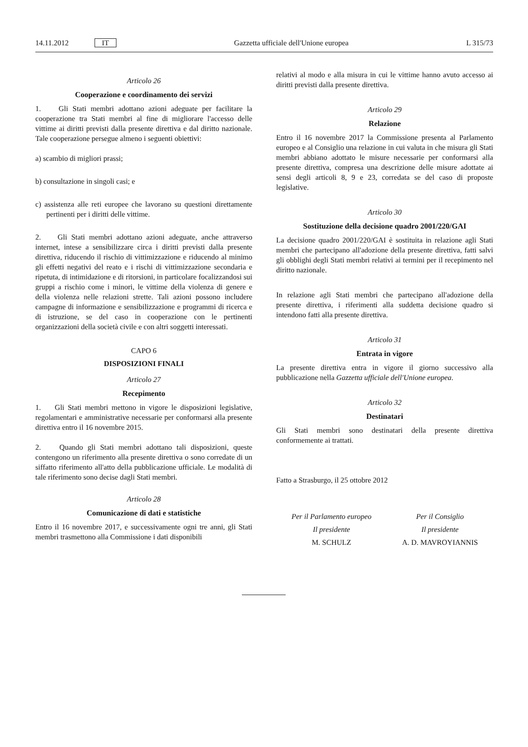14.11.2012 IT Gazzetta ufficiale dell'Unione europea L 315/73
Articolo 26
Cooperazione e coordinamento dei servizi
1. Gli Stati membri adottano azioni adeguate per facilitare la cooperazione tra Stati membri al fine di migliorare l'accesso delle vittime ai diritti previsti dalla presente direttiva e dal diritto nazionale. Tale cooperazione persegue almeno i seguenti obiettivi:
a) scambio di migliori prassi;
b) consultazione in singoli casi; e
c) assistenza alle reti europee che lavorano su questioni direttamente pertinenti per i diritti delle vittime.
2. Gli Stati membri adottano azioni adeguate, anche attraverso internet, intese a sensibilizzare circa i diritti previsti dalla presente direttiva, riducendo il rischio di vittimizzazione e riducendo al minimo gli effetti negativi del reato e i rischi di vittimizzazione secondaria e ripetuta, di intimidazione e di ritorsioni, in particolare focalizzandosi sui gruppi a rischio come i minori, le vittime della violenza di genere e della violenza nelle relazioni strette. Tali azioni possono includere campagne di informazione e sensibilizzazione e programmi di ricerca e di istruzione, se del caso in cooperazione con le pertinenti organizzazioni della società civile e con altri soggetti interessati.
CAPO 6
DISPOSIZIONI FINALI
Articolo 27
Recepimento
1. Gli Stati membri mettono in vigore le disposizioni legislative, regolamentari e amministrative necessarie per conformarsi alla presente direttiva entro il 16 novembre 2015.
2. Quando gli Stati membri adottano tali disposizioni, queste contengono un riferimento alla presente direttiva o sono corredate di un siffatto riferimento all'atto della pubblicazione ufficiale. Le modalità di tale riferimento sono decise dagli Stati membri.
Articolo 28
Comunicazione di dati e statistiche
Entro il 16 novembre 2017, e successivamente ogni tre anni, gli Stati membri trasmettono alla Commissione i dati disponibili
relativi al modo e alla misura in cui le vittime hanno avuto accesso ai diritti previsti dalla presente direttiva.
Articolo 29
Relazione
Entro il 16 novembre 2017 la Commissione presenta al Parlamento europeo e al Consiglio una relazione in cui valuta in che misura gli Stati membri abbiano adottato le misure necessarie per conformarsi alla presente direttiva, compresa una descrizione delle misure adottate ai sensi degli articoli 8, 9 e 23, corredata se del caso di proposte legislative.
Articolo 30
Sostituzione della decisione quadro 2001/220/GAI
La decisione quadro 2001/220/GAI è sostituita in relazione agli Stati membri che partecipano all'adozione della presente direttiva, fatti salvi gli obblighi degli Stati membri relativi ai termini per il recepimento nel diritto nazionale.
In relazione agli Stati membri che partecipano all'adozione della presente direttiva, i riferimenti alla suddetta decisione quadro si intendono fatti alla presente direttiva.
Articolo 31
Entrata in vigore
La presente direttiva entra in vigore il giorno successivo alla pubblicazione nella Gazzetta ufficiale dell'Unione europea.
Articolo 32
Destinatari
Gli Stati membri sono destinatari della presente direttiva conformemente ai trattati.
Fatto a Strasburgo, il 25 ottobre 2012
Per il Parlamento europeo
Il presidente
M. SCHULZ
Per il Consiglio
Il presidente
A. D. MAVROYIANNIS